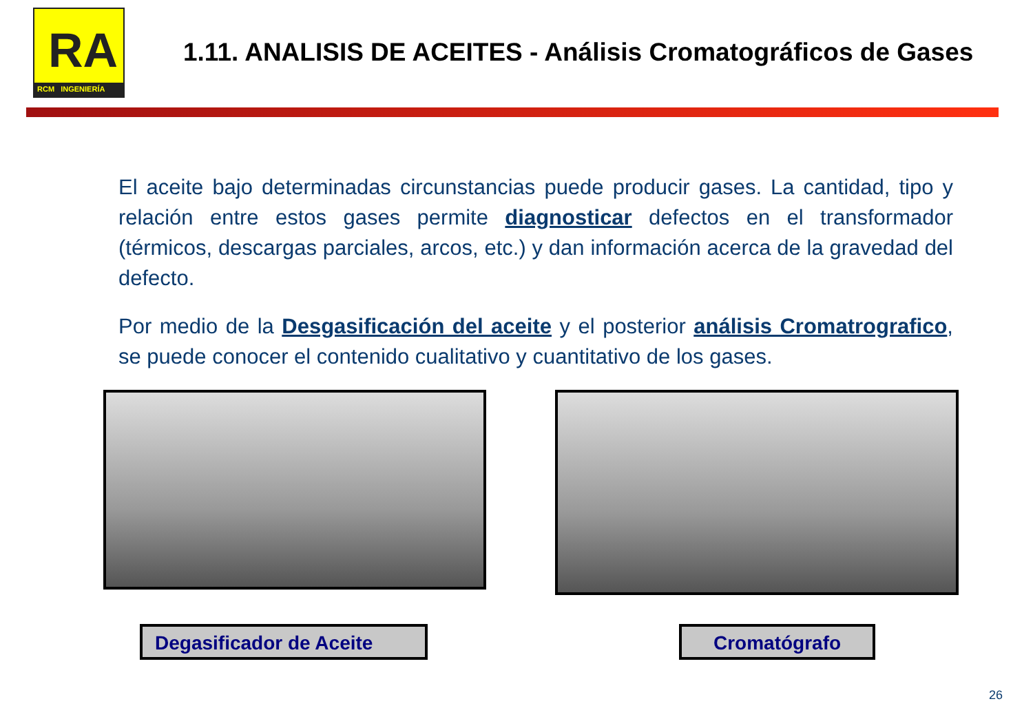RA
RCM INGENIERÍA
1.11. ANALISIS DE ACEITES - Análisis Cromatográficos de Gases
El aceite bajo determinadas circunstancias puede producir gases. La cantidad, tipo y relación entre estos gases permite diagnosticar defectos en el transformador (térmicos, descargas parciales, arcos, etc.) y dan información acerca de la gravedad del defecto.
Por medio de la Desgasificación del aceite y el posterior análisis Cromatrografico, se puede conocer el contenido cualitativo y cuantitativo de los gases.
Degasificador de Aceite Cromatógrafo
26